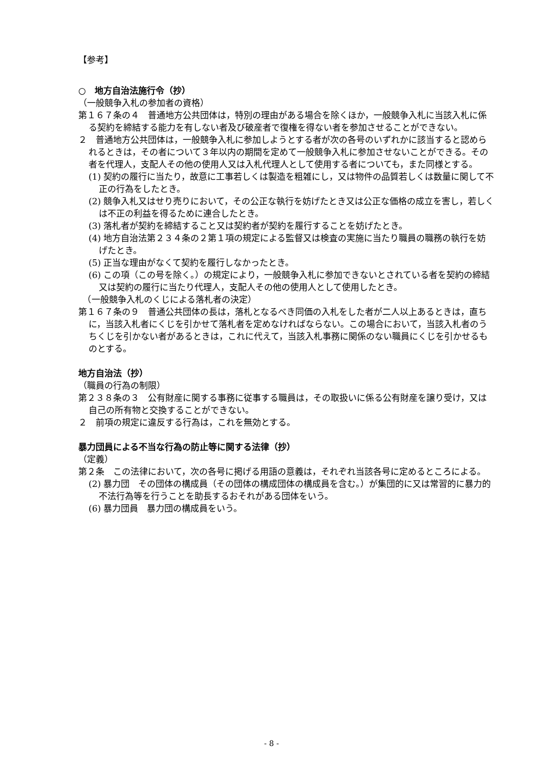【参考】
○　地方自治法施行令（抄）
（一般競争入札の参加者の資格）
第１６７条の４　普通地方公共団体は，特別の理由がある場合を除くほか，一般競争入札に当該入札に係る契約を締結する能力を有しない者及び破産者で復権を得ない者を参加させることができない。
２　普通地方公共団体は，一般競争入札に参加しようとする者が次の各号のいずれかに該当すると認められるときは，その者について３年以内の期間を定めて一般競争入札に参加させないことができる。その者を代理人，支配人その他の使用人又は入札代理人として使用する者についても，また同様とする。
(1) 契約の履行に当たり，故意に工事若しくは製造を粗雑にし，又は物件の品質若しくは数量に関して不正の行為をしたとき。
(2) 競争入札又はせり売りにおいて，その公正な執行を妨げたとき又は公正な価格の成立を害し，若しくは不正の利益を得るために連合したとき。
(3) 落札者が契約を締結すること又は契約者が契約を履行することを妨げたとき。
(4) 地方自治法第２３４条の２第１項の規定による監督又は検査の実施に当たり職員の職務の執行を妨げたとき。
(5) 正当な理由がなくて契約を履行しなかったとき。
(6) この項（この号を除く。）の規定により，一般競争入札に参加できないとされている者を契約の締結又は契約の履行に当たり代理人，支配人その他の使用人として使用したとき。
　（一般競争入札のくじによる落札者の決定）
第１６７条の９　普通公共団体の長は，落札となるべき同価の入札をした者が二人以上あるときは，直ちに，当該入札者にくじを引かせて落札者を定めなければならない。この場合において，当該入札者のうちくじを引かない者があるときは，これに代えて，当該入札事務に関係のない職員にくじを引かせるものとする。
地方自治法（抄）
（職員の行為の制限）
第２３８条の３　公有財産に関する事務に従事する職員は，その取扱いに係る公有財産を譲り受け，又は自己の所有物と交換することができない。
２　前項の規定に違反する行為は，これを無効とする。
暴力団員による不当な行為の防止等に関する法律（抄）
（定義）
第２条　この法律において，次の各号に掲げる用語の意義は，それぞれ当該各号に定めるところによる。
(2) 暴力団　その団体の構成員（その団体の構成団体の構成員を含む。）が集団的に又は常習的に暴力的不法行為等を行うことを助長するおそれがある団体をいう。
(6) 暴力団員　暴力団の構成員をいう。
- 8 -